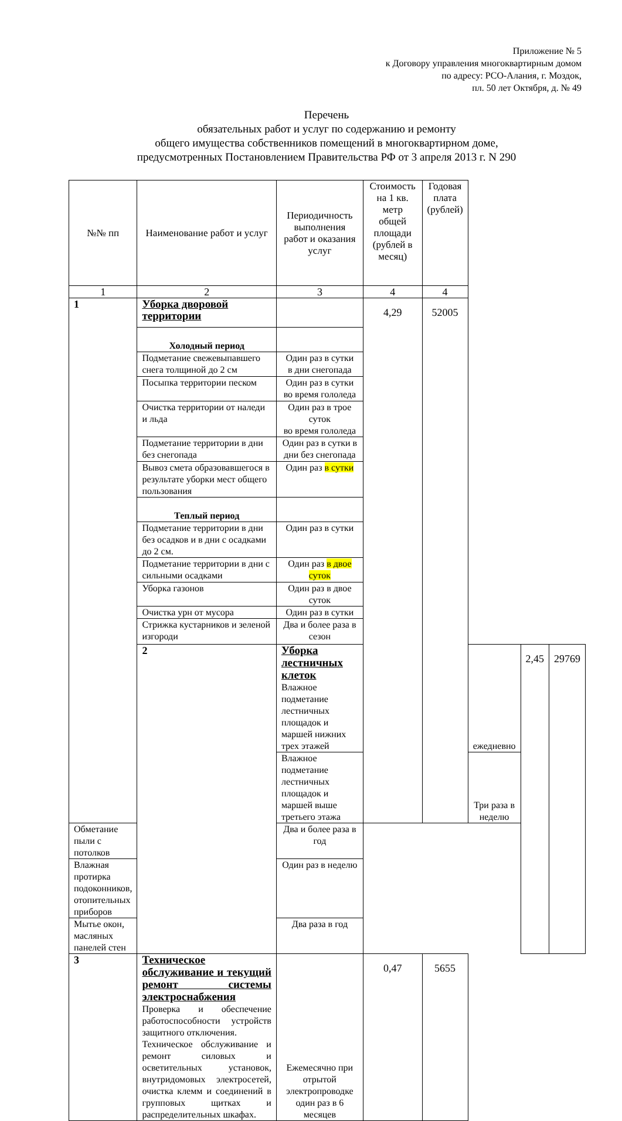Приложение № 5
к Договору управления многоквартирным домом
по адресу: РСО-Алания, г. Моздок,
пл. 50 лет Октября, д. № 49
Перечень
обязательных работ и услуг по содержанию и ремонту
общего имущества собственников помещений в многоквартирном доме,
предусмотренных Постановлением Правительства РФ от 3 апреля 2013 г. N 290
| №№ пп | Наименование работ и услуг | Периодичность выполнения работ и оказания услуг | Стоимость на 1 кв. метр общей площади (рублей в месяц) | Годовая плата (рублей) | | | |
| --- | --- | --- | --- | --- | --- | --- | --- |
| 1 | 2 | 3 | 4 | 4 | | | |
| 1 | Уборка дворовой территории | | 4,29 | 52005 | | | |
| | Холодный период | | | | | | |
| | Подметание свежевыпавшего снега толщиной до 2 см | Один раз в сутки в дни снегопада | | | | | |
| | Посыпка территории песком | Один раз в сутки во время гололеда | | | | | |
| | Очистка территории от наледи и льда | Один раз в трое суток во время гололеда | | | | | |
| | Подметание территории в дни без снегопада | Один раз в сутки в дни без снегопада | | | | | |
| | Вывоз смета образовавшегося в результате уборки мест общего пользования | Один раз в сутки | | | | | |
| | Теплый период | | | | | | |
| | Подметание территории в дни без осадков и в дни с осадками до 2 см. | Один раз в сутки | | | | | |
| | Подметание территории в дни с сильными осадками | Один раз в двое суток | | | | | |
| | Уборка газонов | Один раз в двое суток | | | | | |
| | Очистка урн от мусора | Один раз в сутки | | | | | |
| | Стрижка кустарников и зеленой изгороди | Два и более раза в сезон | | | | | |
| | 2 | Уборка лестничных клеток Влажное подметание лестничных площадок и маршей нижних трех этажей | | | ежедневно | 2,45 | 29769 |
| | | Влажное подметание лестничных площадок и маршей выше третьего этажа | | | Три раза в неделю | | |
| Обметание пыли с потолков | | Два и более раза в год | | | | | |
| Влажная протирка подоконников, отопительных приборов | | Один раз в неделю | | | | | |
| Мытье окон, масляных панелей стен | | Два раза в год | | | | | |
| 3 | Техническое обслуживание и текущий ремонт системы электроснабжения Проверка и обеспечение работоспособности устройств защитного отключения. Техническое обслуживание и ремонт силовых и осветительных установок, внутридомовых электросетей, очистка клемм и соединений в групповых щитках и распределительных шкафах. | Ежемесячно при отрытой электропроводке один раз в 6 месяцев | 0,47 | 5655 | | | |